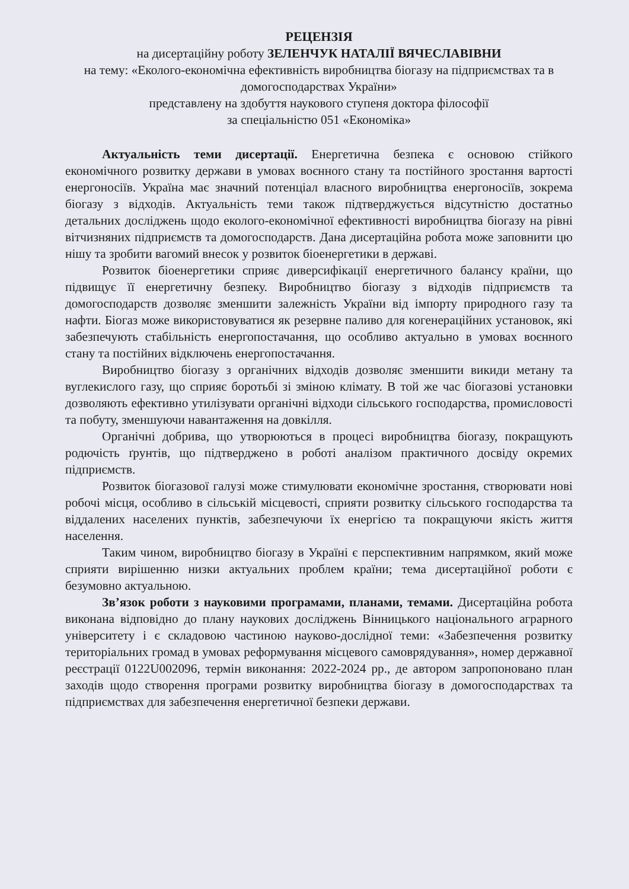РЕЦЕНЗІЯ
на дисертаційну роботу ЗЕЛЕНЧУК НАТАЛІЇ ВЯЧЕСЛАВІВНИ
на тему: «Еколого-економічна ефективність виробництва біогазу на підприємствах та в домогосподарствах України»
представлену на здобуття наукового ступеня доктора філософії
за спеціальністю 051 «Економіка»
Актуальність теми дисертації. Енергетична безпека є основою стійкого економічного розвитку держави в умовах воєнного стану та постійного зростання вартості енергоносіїв. Україна має значний потенціал власного виробництва енергоносіїв, зокрема біогазу з відходів. Актуальність теми також підтверджується відсутністю достатньо детальних досліджень щодо еколого-економічної ефективності виробництва біогазу на рівні вітчизняних підприємств та домогосподарств. Дана дисертаційна робота може заповнити цю нішу та зробити вагомий внесок у розвиток біоенергетики в державі.
Розвиток біоенергетики сприяє диверсифікації енергетичного балансу країни, що підвищує її енергетичну безпеку. Виробництво біогазу з відходів підприємств та домогосподарств дозволяє зменшити залежність України від імпорту природного газу та нафти. Біогаз може використовуватися як резервне паливо для когенераційних установок, які забезпечують стабільність енергопостачання, що особливо актуально в умовах воєнного стану та постійних відключень енергопостачання.
Виробництво біогазу з органічних відходів дозволяє зменшити викиди метану та вуглекислого газу, що сприяє боротьбі зі зміною клімату. В той же час біогазові установки дозволяють ефективно утилізувати органічні відходи сільського господарства, промисловості та побуту, зменшуючи навантаження на довкілля.
Органічні добрива, що утворюються в процесі виробництва біогазу, покращують родючість ґрунтів, що підтверджено в роботі аналізом практичного досвіду окремих підприємств.
Розвиток біогазової галузі може стимулювати економічне зростання, створювати нові робочі місця, особливо в сільській місцевості, сприяти розвитку сільського господарства та віддалених населених пунктів, забезпечуючи їх енергією та покращуючи якість життя населення.
Таким чином, виробництво біогазу в Україні є перспективним напрямком, який може сприяти вирішенню низки актуальних проблем країни; тема дисертаційної роботи є безумовно актуальною.
Зв’язок роботи з науковими програмами, планами, темами. Дисертаційна робота виконана відповідно до плану наукових досліджень Вінницького національного аграрного університету і є складовою частиною науково-дослідної теми: «Забезпечення розвитку територіальних громад в умовах реформування місцевого самоврядування», номер державної реєстрації 0122U002096, термін виконання: 2022-2024 рр., де автором запропоновано план заходів щодо створення програми розвитку виробництва біогазу в домогосподарствах та підприємствах для забезпечення енергетичної безпеки держави.